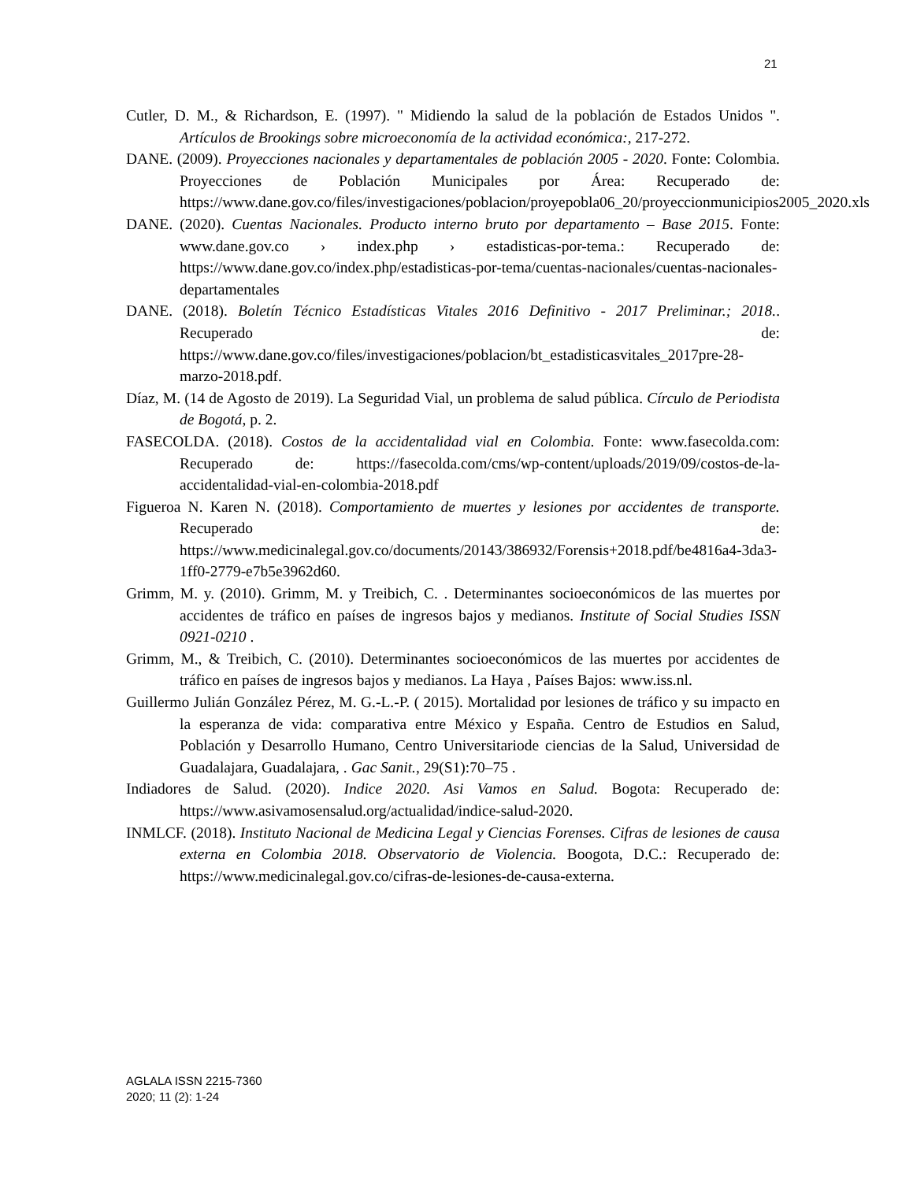21
Cutler, D. M., & Richardson, E. (1997). " Midiendo la salud de la población de Estados Unidos ". Artículos de Brookings sobre microeconomía de la actividad económica:, 217-272.
DANE. (2009). Proyecciones nacionales y departamentales de población 2005 - 2020. Fonte: Colombia. Proyecciones de Población Municipales por Área: Recuperado de: https://www.dane.gov.co/files/investigaciones/poblacion/proyepobla06_20/proyeccionmunicipios2005_2020.xls
DANE. (2020). Cuentas Nacionales. Producto interno bruto por departamento – Base 2015. Fonte: www.dane.gov.co › index.php › estadisticas-por-tema.: Recuperado de: https://www.dane.gov.co/index.php/estadisticas-por-tema/cuentas-nacionales/cuentas-nacionales-departamentales
DANE. (2018). Boletín Técnico Estadísticas Vitales 2016 Definitivo - 2017 Preliminar.; 2018.. Recuperado de: https://www.dane.gov.co/files/investigaciones/poblacion/bt_estadisticasvitales_2017pre-28-marzo-2018.pdf.
Díaz, M. (14 de Agosto de 2019). La Seguridad Vial, un problema de salud pública. Círculo de Periodista de Bogotá, p. 2.
FASECOLDA. (2018). Costos de la accidentalidad vial en Colombia. Fonte: www.fasecolda.com: Recuperado de: https://fasecolda.com/cms/wp-content/uploads/2019/09/costos-de-la-accidentalidad-vial-en-colombia-2018.pdf
Figueroa N. Karen N. (2018). Comportamiento de muertes y lesiones por accidentes de transporte. Recuperado de: https://www.medicinalegal.gov.co/documents/20143/386932/Forensis+2018.pdf/be4816a4-3da3-1ff0-2779-e7b5e3962d60.
Grimm, M. y. (2010). Grimm, M. y Treibich, C. . Determinantes socioeconómicos de las muertes por accidentes de tráfico en países de ingresos bajos y medianos. Institute of Social Studies ISSN 0921-0210 .
Grimm, M., & Treibich, C. (2010). Determinantes socioeconómicos de las muertes por accidentes de tráfico en países de ingresos bajos y medianos. La Haya , Países Bajos: www.iss.nl.
Guillermo Julián González Pérez, M. G.-L.-P. ( 2015). Mortalidad por lesiones de tráfico y su impacto en la esperanza de vida: comparativa entre México y España. Centro de Estudios en Salud, Población y Desarrollo Humano, Centro Universitariode ciencias de la Salud, Universidad de Guadalajara, Guadalajara, . Gac Sanit., 29(S1):70–75 .
Indiadores de Salud. (2020). Indice 2020. Asi Vamos en Salud. Bogota: Recuperado de: https://www.asivamosensalud.org/actualidad/indice-salud-2020.
INMLCF. (2018). Instituto Nacional de Medicina Legal y Ciencias Forenses. Cifras de lesiones de causa externa en Colombia 2018. Observatorio de Violencia. Boogota, D.C.: Recuperado de: https://www.medicinalegal.gov.co/cifras-de-lesiones-de-causa-externa.
AGLALA ISSN 2215-7360
2020; 11 (2): 1-24